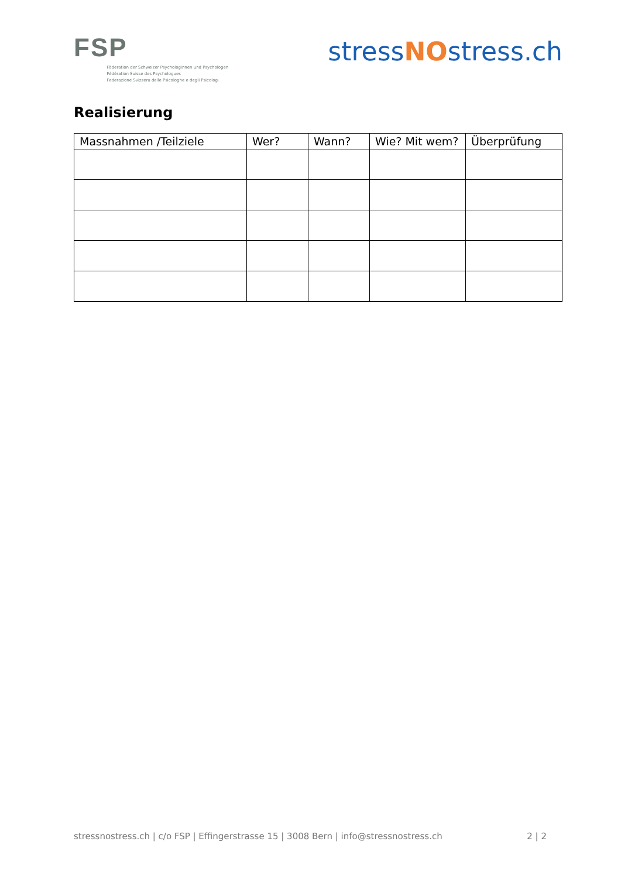FSP
Föderation der Schweizer Psychologinnen und Psychologen
Fédération Suisse des Psychologues
Federazione Svizzera delle Psicologhe e degli Psicologi
stressNOstress.ch
Realisierung
| Massnahmen /Teilziele | Wer? | Wann? | Wie? Mit wem? | Überprüfung |
| --- | --- | --- | --- | --- |
stressnostress.ch | c/o FSP | Effingerstrasse 15 | 3008 Bern | info@stressnostress.ch 2 | 2